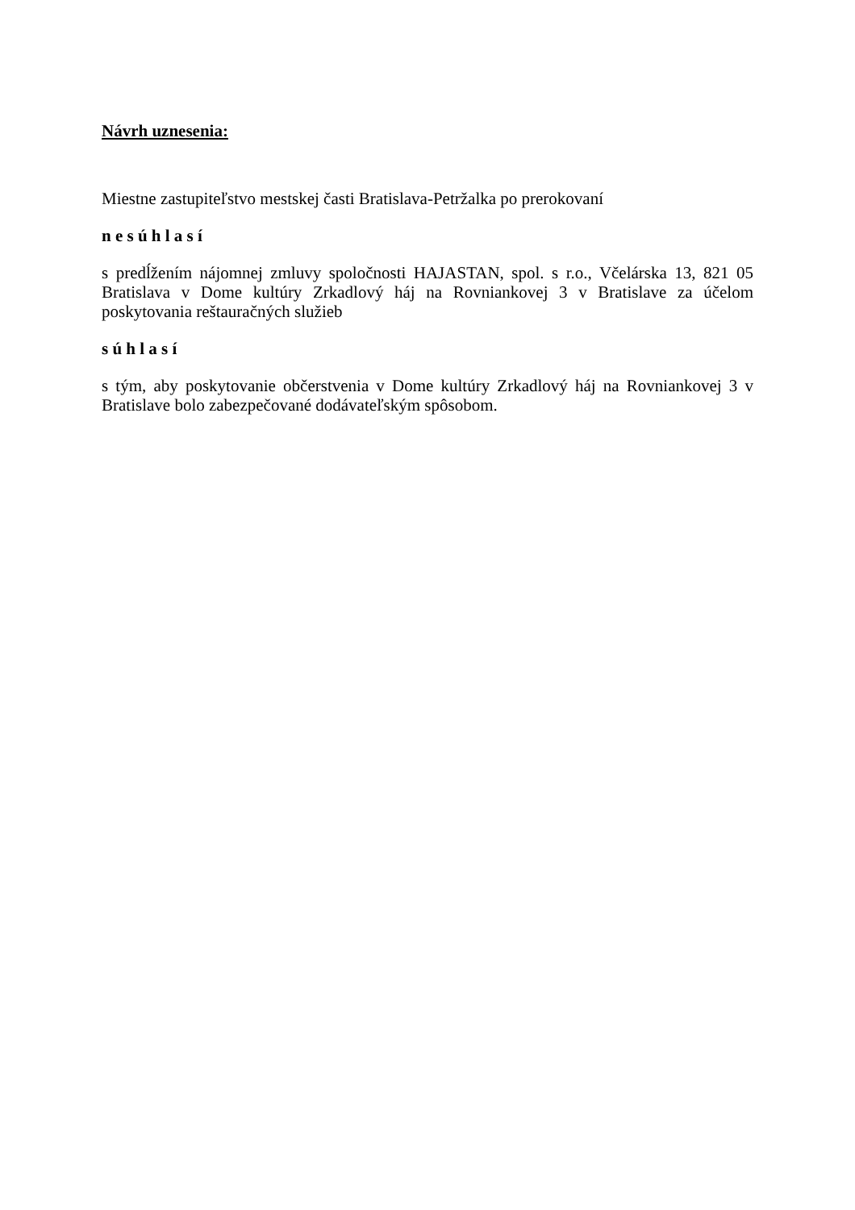Návrh uznesenia:
Miestne zastupiteľstvo mestskej časti Bratislava-Petržalka po prerokovaní
n e s ú h l a s í
s predĺžením nájomnej zmluvy spoločnosti HAJASTAN, spol. s r.o., Včelárska 13, 821 05 Bratislava v Dome kultúry Zrkadlový háj na Rovniankovej 3 v Bratislave za účelom poskytovania reštauračných služieb
s ú h l a s í
s tým, aby poskytovanie občerstvenia v Dome kultúry Zrkadlový háj na Rovniankovej 3 v Bratislave bolo zabezpečované dodávateľským spôsobom.